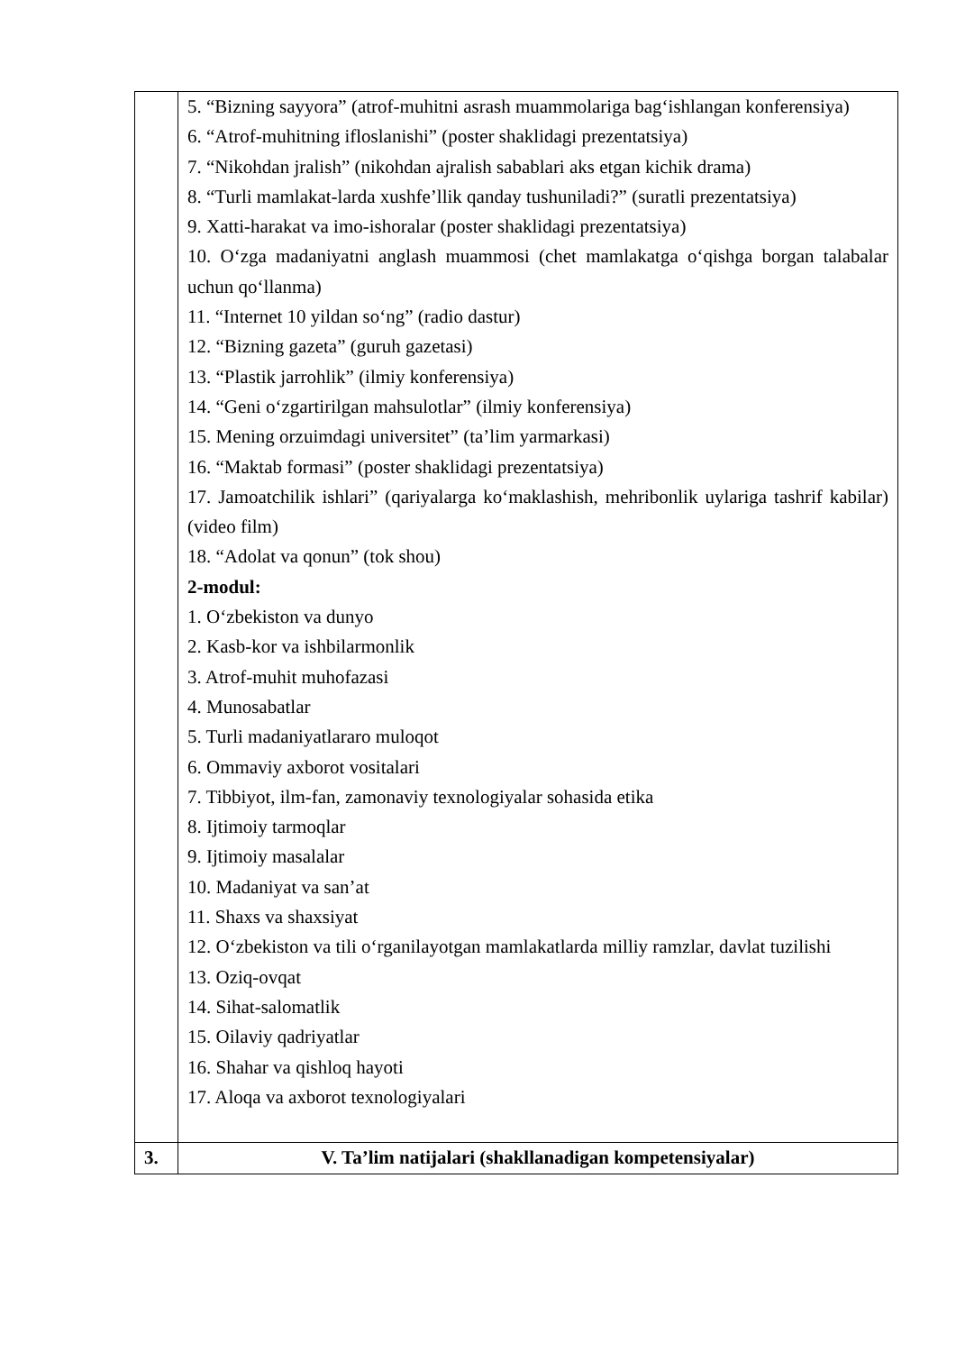| | 5. “Bizning sayyora” (atrof-muhitni asrash muammolariga bag‘ishlangan konferensiya) 6. “Atrof-muhitning ifloslanishi” (poster shaklidagi prezentatsiya) 7. “Nikohdan jralish” (nikohdan ajralish sabablari aks etgan kichik drama) 8. “Turli mamlakat-larda xushfe’llik qanday tushuniladi?” (suratli prezentatsiya) 9. Xatti-harakat va imo-ishoralar (poster shaklidagi prezentatsiya) 10. O‘zga madaniyatni anglash muammosi (chet mamlakatga o‘qishga borgan talabalar uchun qo‘llanma) 11. “Internet 10 yildan so‘ng” (radio dastur) 12. “Bizning gazeta” (guruh gazetasi) 13. “Plastik jarrohlik” (ilmiy konferensiya) 14. “Geni o‘zgartirilgan mahsulotlar” (ilmiy konferensiya) 15. Mening orzuimdagi universitet” (ta’lim yarmarkasi) 16. “Maktab formasi” (poster shaklidagi prezentatsiya) 17. Jamoatchilik ishlari” (qariyalarga ko‘maklashish, mehribonlik uylariga tashrif kabilar) (video film) 18. “Adolat va qonun” (tok shou) 2-modul: 1. O‘zbekiston va dunyo 2. Kasb-kor va ishbilarmonlik 3. Atrof-muhit muhofazasi 4. Munosabatlar 5. Turli madaniyatlararo muloqot 6. Ommaviy axborot vositalari 7. Tibbiyot, ilm-fan, zamonaviy texnologiyalar sohasida etika 8. Ijtimoiy tarmoqlar 9. Ijtimoiy masalalar 10. Madaniyat va san’at 11. Shaxs va shaxsiyat 12. O‘zbekiston va tili o‘rganilayotgan mamlakatlarda milliy ramzlar, davlat tuzilishi 13. Oziq-ovqat 14. Sihat-salomatlik 15. Oilaviy qadriyatlar 16. Shahar va qishloq hayoti 17. Aloqa va axborot texnologiyalari |
| 3. | V. Ta’lim natijalari (shakllanadigan kompetensiyalar) |